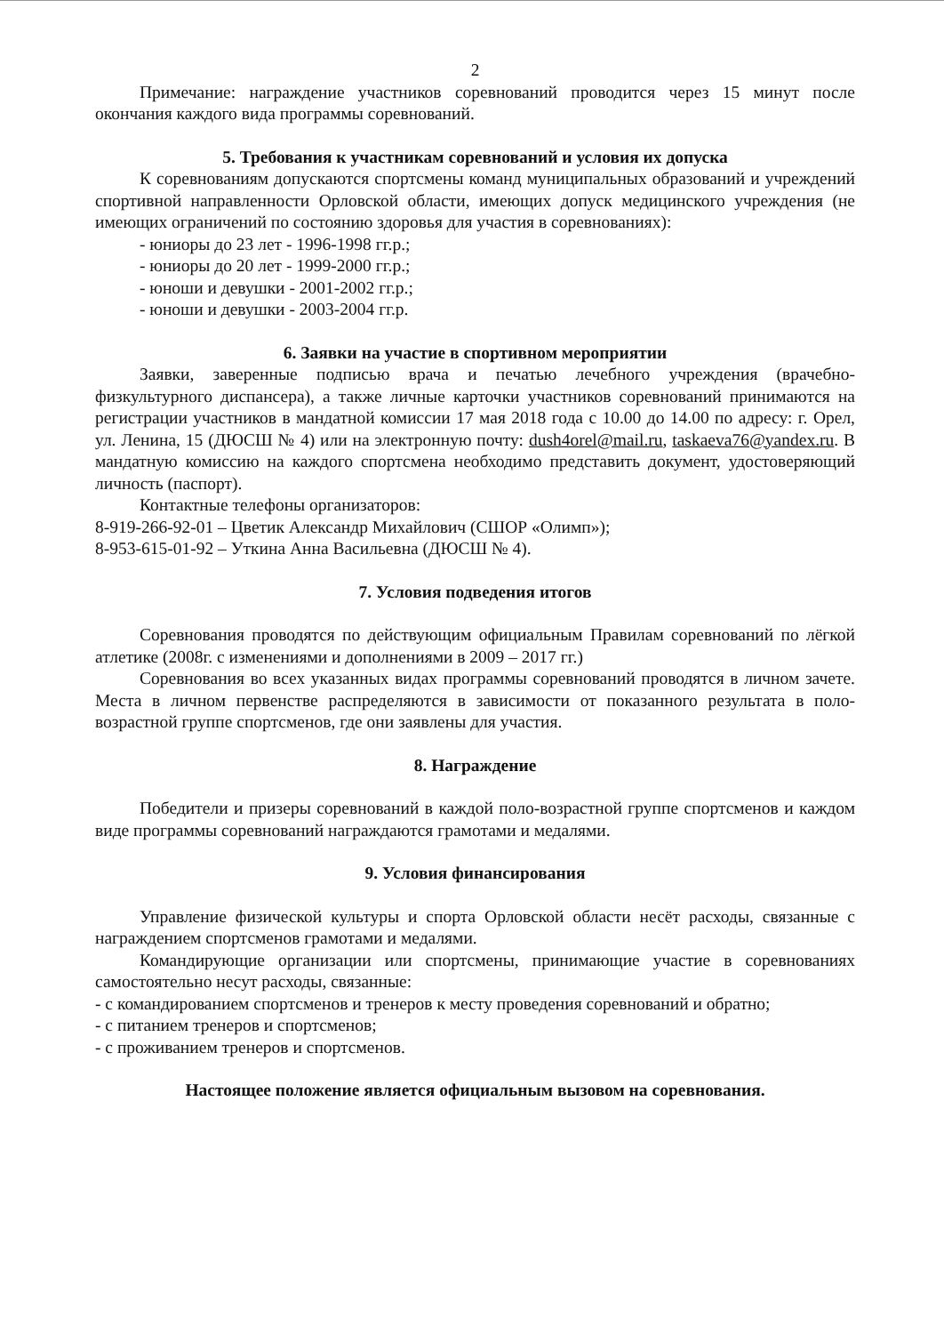2
Примечание: награждение участников соревнований проводится через 15 минут после окончания каждого вида программы соревнований.
5. Требования к участникам соревнований и условия их допуска
К соревнованиям допускаются спортсмены команд муниципальных образований и учреждений спортивной направленности Орловской области, имеющих допуск медицинского учреждения (не имеющих ограничений по состоянию здоровья для участия в соревнованиях):
- юниоры до 23 лет - 1996-1998 гг.р.;
- юниоры до 20 лет - 1999-2000 гг.р.;
- юноши и девушки - 2001-2002 гг.р.;
- юноши и девушки - 2003-2004 гг.р.
6. Заявки на участие в спортивном мероприятии
Заявки, заверенные подписью врача и печатью лечебного учреждения (врачебно-физкультурного диспансера), а также личные карточки участников соревнований принимаются на регистрации участников в мандатной комиссии 17 мая 2018 года с 10.00 до 14.00 по адресу: г. Орел, ул. Ленина, 15 (ДЮСШ № 4) или на электронную почту: dush4orel@mail.ru, taskaeva76@yandex.ru. В мандатную комиссию на каждого спортсмена необходимо представить документ, удостоверяющий личность (паспорт).
Контактные телефоны организаторов:
8-919-266-92-01 – Цветик Александр Михайлович (СШОР «Олимп»);
8-953-615-01-92 – Уткина Анна Васильевна (ДЮСШ № 4).
7. Условия подведения итогов
Соревнования проводятся по действующим официальным Правилам соревнований по лёгкой атлетике (2008г. с изменениями и дополнениями в 2009 – 2017 гг.)
Соревнования во всех указанных видах программы соревнований проводятся в личном зачете. Места в личном первенстве распределяются в зависимости от показанного результата в поло-возрастной группе спортсменов, где они заявлены для участия.
8. Награждение
Победители и призеры соревнований в каждой поло-возрастной группе спортсменов и каждом виде программы соревнований награждаются грамотами и медалями.
9. Условия финансирования
Управление физической культуры и спорта Орловской области несёт расходы, связанные с награждением спортсменов грамотами и медалями.
Командирующие организации или спортсмены, принимающие участие в соревнованиях самостоятельно несут расходы, связанные:
- с командированием спортсменов и тренеров к месту проведения соревнований и обратно;
- с питанием тренеров и спортсменов;
- с проживанием тренеров и спортсменов.
Настоящее положение является официальным вызовом на соревнования.